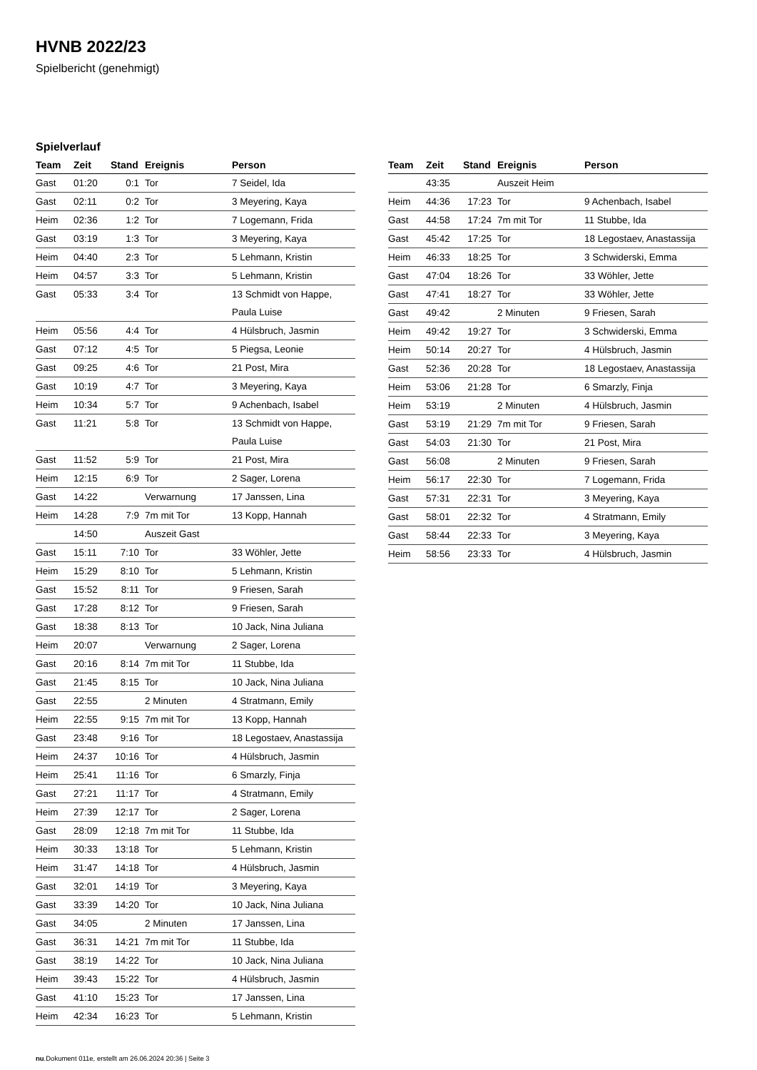HVNB 2022/23
Spielbericht (genehmigt)
Spielverlauf
| Team | Zeit | Stand | Ereignis | Person |
| --- | --- | --- | --- | --- |
| Gast | 01:20 | 0:1 | Tor | 7 Seidel, Ida |
| Gast | 02:11 | 0:2 | Tor | 3 Meyering, Kaya |
| Heim | 02:36 | 1:2 | Tor | 7 Logemann, Frida |
| Gast | 03:19 | 1:3 | Tor | 3 Meyering, Kaya |
| Heim | 04:40 | 2:3 | Tor | 5 Lehmann, Kristin |
| Heim | 04:57 | 3:3 | Tor | 5 Lehmann, Kristin |
| Gast | 05:33 | 3:4 | Tor | 13 Schmidt von Happe, Paula Luise |
| Heim | 05:56 | 4:4 | Tor | 4 Hülsbruch, Jasmin |
| Gast | 07:12 | 4:5 | Tor | 5 Piegsa, Leonie |
| Gast | 09:25 | 4:6 | Tor | 21 Post, Mira |
| Gast | 10:19 | 4:7 | Tor | 3 Meyering, Kaya |
| Heim | 10:34 | 5:7 | Tor | 9 Achenbach, Isabel |
| Gast | 11:21 | 5:8 | Tor | 13 Schmidt von Happe, Paula Luise |
| Gast | 11:52 | 5:9 | Tor | 21 Post, Mira |
| Heim | 12:15 | 6:9 | Tor | 2 Sager, Lorena |
| Gast | 14:22 | | Verwarnung | 17 Janssen, Lina |
| Heim | 14:28 | 7:9 | 7m mit Tor | 13 Kopp, Hannah |
| | 14:50 | | Auszeit Gast | |
| Gast | 15:11 | 7:10 | Tor | 33 Wöhler, Jette |
| Heim | 15:29 | 8:10 | Tor | 5 Lehmann, Kristin |
| Gast | 15:52 | 8:11 | Tor | 9 Friesen, Sarah |
| Gast | 17:28 | 8:12 | Tor | 9 Friesen, Sarah |
| Gast | 18:38 | 8:13 | Tor | 10 Jack, Nina Juliana |
| Heim | 20:07 | | Verwarnung | 2 Sager, Lorena |
| Gast | 20:16 | 8:14 | 7m mit Tor | 11 Stubbe, Ida |
| Gast | 21:45 | 8:15 | Tor | 10 Jack, Nina Juliana |
| Gast | 22:55 | | 2 Minuten | 4 Stratmann, Emily |
| Heim | 22:55 | 9:15 | 7m mit Tor | 13 Kopp, Hannah |
| Gast | 23:48 | 9:16 | Tor | 18 Legostaev, Anastassija |
| Heim | 24:37 | 10:16 | Tor | 4 Hülsbruch, Jasmin |
| Heim | 25:41 | 11:16 | Tor | 6 Smarzly, Finja |
| Gast | 27:21 | 11:17 | Tor | 4 Stratmann, Emily |
| Heim | 27:39 | 12:17 | Tor | 2 Sager, Lorena |
| Gast | 28:09 | 12:18 | 7m mit Tor | 11 Stubbe, Ida |
| Heim | 30:33 | 13:18 | Tor | 5 Lehmann, Kristin |
| Heim | 31:47 | 14:18 | Tor | 4 Hülsbruch, Jasmin |
| Gast | 32:01 | 14:19 | Tor | 3 Meyering, Kaya |
| Gast | 33:39 | 14:20 | Tor | 10 Jack, Nina Juliana |
| Gast | 34:05 | | 2 Minuten | 17 Janssen, Lina |
| Gast | 36:31 | 14:21 | 7m mit Tor | 11 Stubbe, Ida |
| Gast | 38:19 | 14:22 | Tor | 10 Jack, Nina Juliana |
| Heim | 39:43 | 15:22 | Tor | 4 Hülsbruch, Jasmin |
| Gast | 41:10 | 15:23 | Tor | 17 Janssen, Lina |
| Heim | 42:34 | 16:23 | Tor | 5 Lehmann, Kristin |
| Team | Zeit | Stand | Ereignis | Person |
| --- | --- | --- | --- | --- |
| | 43:35 | | Auszeit Heim | |
| Heim | 44:36 | 17:23 | Tor | 9 Achenbach, Isabel |
| Gast | 44:58 | 17:24 | 7m mit Tor | 11 Stubbe, Ida |
| Gast | 45:42 | 17:25 | Tor | 18 Legostaev, Anastassija |
| Heim | 46:33 | 18:25 | Tor | 3 Schwiderski, Emma |
| Gast | 47:04 | 18:26 | Tor | 33 Wöhler, Jette |
| Gast | 47:41 | 18:27 | Tor | 33 Wöhler, Jette |
| Gast | 49:42 | | 2 Minuten | 9 Friesen, Sarah |
| Heim | 49:42 | 19:27 | Tor | 3 Schwiderski, Emma |
| Heim | 50:14 | 20:27 | Tor | 4 Hülsbruch, Jasmin |
| Gast | 52:36 | 20:28 | Tor | 18 Legostaev, Anastassija |
| Heim | 53:06 | 21:28 | Tor | 6 Smarzly, Finja |
| Heim | 53:19 | | 2 Minuten | 4 Hülsbruch, Jasmin |
| Gast | 53:19 | 21:29 | 7m mit Tor | 9 Friesen, Sarah |
| Gast | 54:03 | 21:30 | Tor | 21 Post, Mira |
| Gast | 56:08 | | 2 Minuten | 9 Friesen, Sarah |
| Heim | 56:17 | 22:30 | Tor | 7 Logemann, Frida |
| Gast | 57:31 | 22:31 | Tor | 3 Meyering, Kaya |
| Gast | 58:01 | 22:32 | Tor | 4 Stratmann, Emily |
| Gast | 58:44 | 22:33 | Tor | 3 Meyering, Kaya |
| Heim | 58:56 | 23:33 | Tor | 4 Hülsbruch, Jasmin |
nu.Dokument 011e, erstellt am 26.06.2024 20:36 | Seite 3